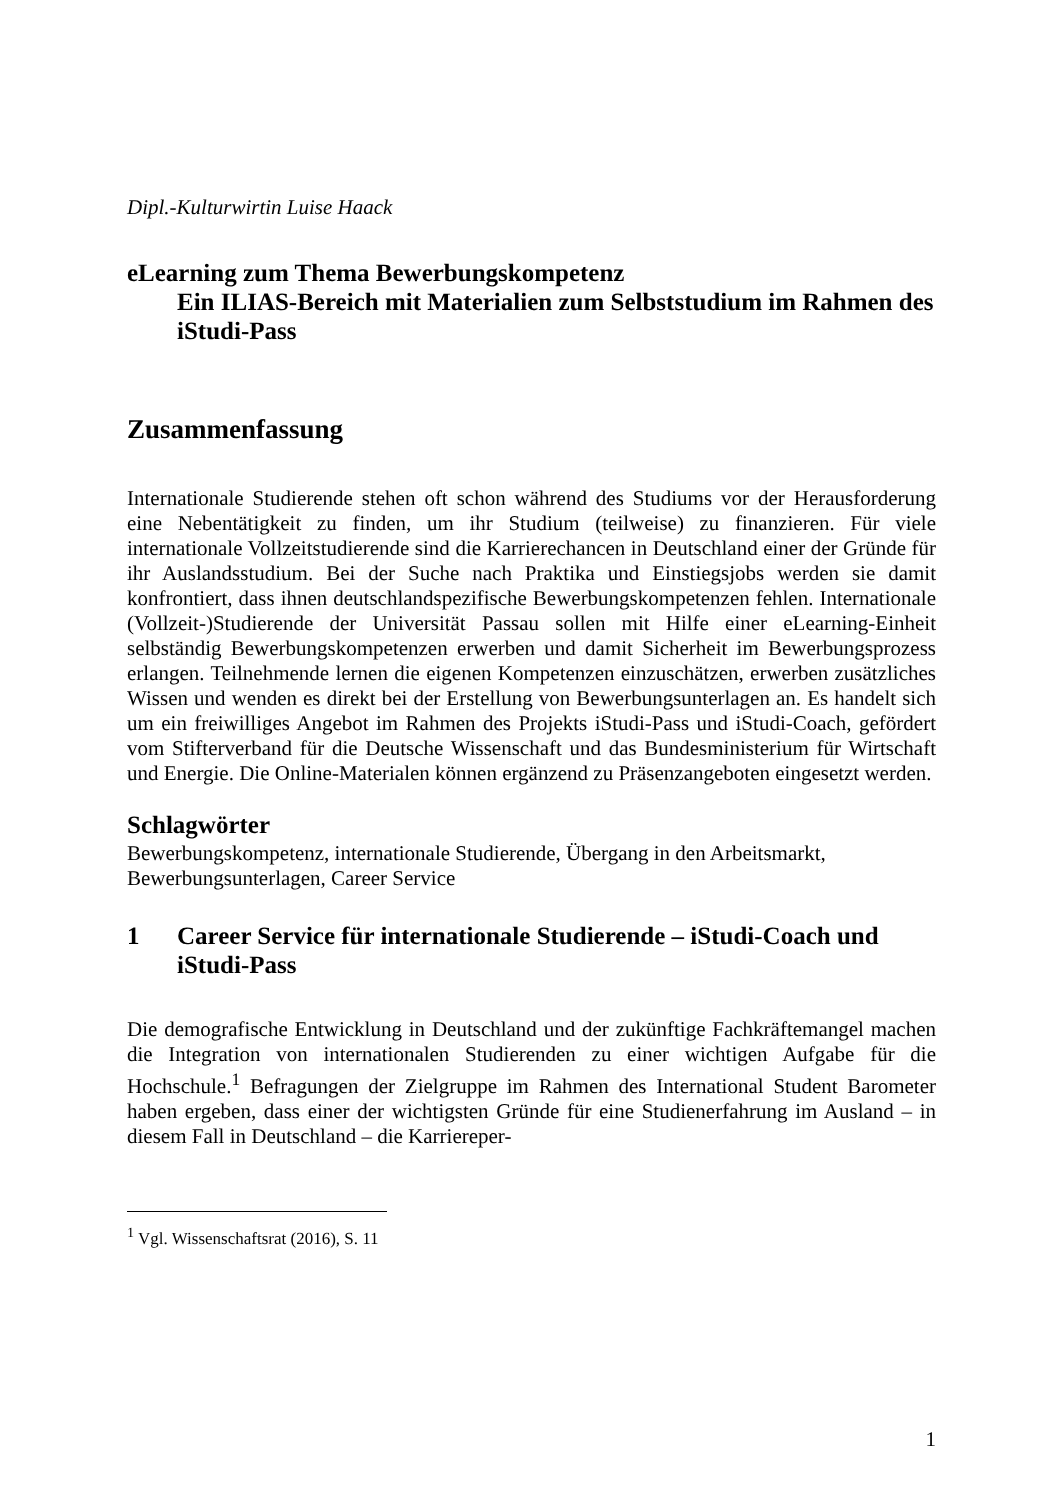Dipl.-Kulturwirtin Luise Haack
eLearning zum Thema Bewerbungskompetenz
Ein ILIAS-Bereich mit Materialien zum Selbststudium im Rahmen des iStudi-Pass
Zusammenfassung
Internationale Studierende stehen oft schon während des Studiums vor der Herausforderung eine Nebentätigkeit zu finden, um ihr Studium (teilweise) zu finanzieren. Für viele internationale Vollzeitstudierende sind die Karrierechancen in Deutschland einer der Gründe für ihr Auslandsstudium. Bei der Suche nach Praktika und Einstiegsjobs werden sie damit konfrontiert, dass ihnen deutschlandspezifische Bewerbungskompetenzen fehlen. Internationale (Vollzeit-)Studierende der Universität Passau sollen mit Hilfe einer eLearning-Einheit selbständig Bewerbungskompetenzen erwerben und damit Sicherheit im Bewerbungsprozess erlangen. Teilnehmende lernen die eigenen Kompetenzen einzuschätzen, erwerben zusätzliches Wissen und wenden es direkt bei der Erstellung von Bewerbungsunterlagen an. Es handelt sich um ein freiwilliges Angebot im Rahmen des Projekts iStudi-Pass und iStudi-Coach, gefördert vom Stifterverband für die Deutsche Wissenschaft und das Bundesministerium für Wirtschaft und Energie. Die Online-Materialen können ergänzend zu Präsenzangeboten eingesetzt werden.
Schlagwörter
Bewerbungskompetenz, internationale Studierende, Übergang in den Arbeitsmarkt, Bewerbungsunterlagen, Career Service
1 Career Service für internationale Studierende – iStudi-Coach und iStudi-Pass
Die demografische Entwicklung in Deutschland und der zukünftige Fachkräftemangel machen die Integration von internationalen Studierenden zu einer wichtigen Aufgabe für die Hochschule.<sup>1</sup> Befragungen der Zielgruppe im Rahmen des International Student Barometer haben ergeben, dass einer der wichtigsten Gründe für eine Studienerfahrung im Ausland – in diesem Fall in Deutschland – die Karriereper-
<sup>1</sup> Vgl. Wissenschaftsrat (2016), S. 11
1